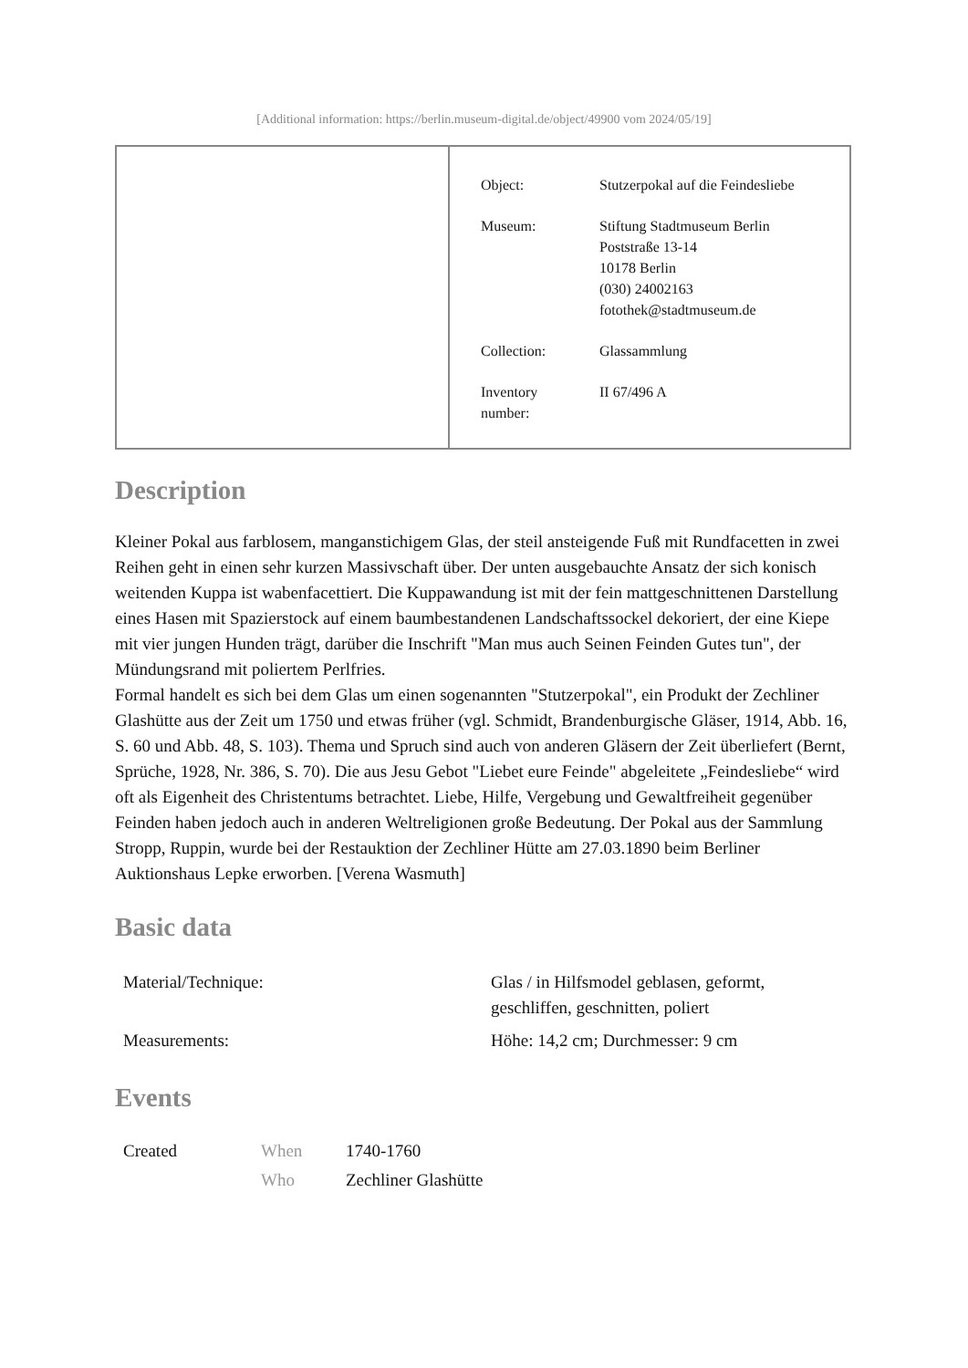[Additional information: https://berlin.museum-digital.de/object/49900 vom 2024/05/19]
| Object: | Stutzerpokal auf die Feindesliebe |
| Museum: | Stiftung Stadtmuseum Berlin Poststraße 13-14 10178 Berlin (030) 24002163 fotothek@stadtmuseum.de |
| Collection: | Glassammlung |
| Inventory number: | II 67/496 A |
Description
Kleiner Pokal aus farblosem, manganstichigem Glas, der steil ansteigende Fuß mit Rundfacetten in zwei Reihen geht in einen sehr kurzen Massivschaft über. Der unten ausgebauchte Ansatz der sich konisch weitenden Kuppa ist wabenfacettiert. Die Kuppawandung ist mit der fein mattgeschnittenen Darstellung eines Hasen mit Spazierstock auf einem baumbestandenen Landschaftssockel dekoriert, der eine Kiepe mit vier jungen Hunden trägt, darüber die Inschrift "Man mus auch Seinen Feinden Gutes tun", der Mündungsrand mit poliertem Perlfries.
Formal handelt es sich bei dem Glas um einen sogenannten "Stutzerpokal", ein Produkt der Zechliner Glashütte aus der Zeit um 1750 und etwas früher (vgl. Schmidt, Brandenburgische Gläser, 1914, Abb. 16, S. 60 und Abb. 48, S. 103). Thema und Spruch sind auch von anderen Gläsern der Zeit überliefert (Bernt, Sprüche, 1928, Nr. 386, S. 70). Die aus Jesu Gebot "Liebet eure Feinde" abgeleitete „Feindesliebe“ wird oft als Eigenheit des Christentums betrachtet. Liebe, Hilfe, Vergebung und Gewaltfreiheit gegenüber Feinden haben jedoch auch in anderen Weltreligionen große Bedeutung. Der Pokal aus der Sammlung Stropp, Ruppin, wurde bei der Restauktion der Zechliner Hütte am 27.03.1890 beim Berliner Auktionshaus Lepke erworben. [Verena Wasmuth]
Basic data
| Material/Technique: | Glas / in Hilfsmodel geblasen, geformt, geschliffen, geschnitten, poliert |
| Measurements: | Höhe: 14,2 cm; Durchmesser: 9 cm |
Events
| Created | When | 1740-1760 |
| | Who | Zechliner Glashütte |